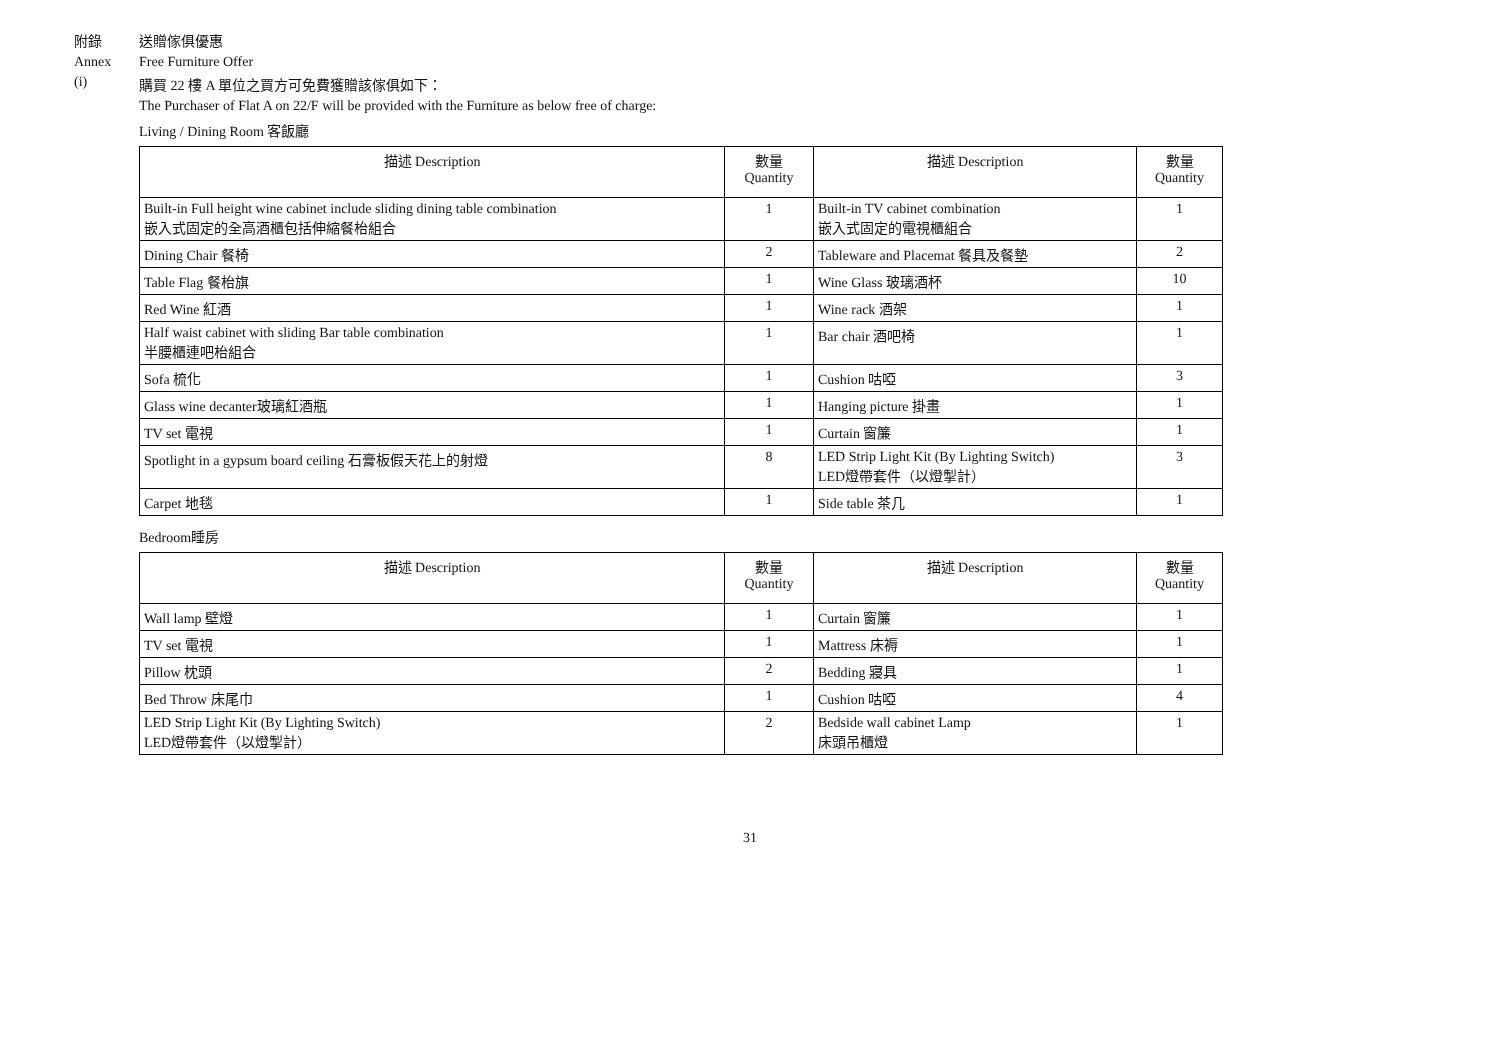附錄 送贈傢俱優惠
Annex Free Furniture Offer
(i) 購買 22 樓 A 單位之買方可免費獲贈該傢俱如下：
The Purchaser of Flat A on 22/F will be provided with the Furniture as below free of charge:
Living / Dining Room 客飯廳
| 描述 Description | 數量 Quantity | 描述 Description | 數量 Quantity |
| --- | --- | --- | --- |
| Built-in Full height wine cabinet include sliding dining table combination 嵌入式固定的全高酒櫃包括伸縮餐枱組合 | 1 | Built-in TV cabinet combination 嵌入式固定的電視櫃組合 | 1 |
| Dining Chair 餐椅 | 2 | Tableware and Placemat 餐具及餐墊 | 2 |
| Table Flag 餐枱旗 | 1 | Wine Glass 玻璃酒杯 | 10 |
| Red Wine 紅酒 | 1 | Wine rack 酒架 | 1 |
| Half waist cabinet with sliding Bar table combination 半腰櫃連吧枱組合 | 1 | Bar chair 酒吧椅 | 1 |
| Sofa 梳化 | 1 | Cushion 咕啞 | 3 |
| Glass wine decanter玻璃紅酒瓶 | 1 | Hanging picture 掛畫 | 1 |
| TV set 電視 | 1 | Curtain 窗簾 | 1 |
| Spotlight in a gypsum board ceiling 石膏板假天花上的射燈 | 8 | LED Strip Light Kit (By Lighting Switch) LED燈帶套件（以燈掣計） | 3 |
| Carpet 地毯 | 1 | Side table 茶几 | 1 |
Bedroom睡房
| 描述 Description | 數量 Quantity | 描述 Description | 數量 Quantity |
| --- | --- | --- | --- |
| Wall lamp 壁燈 | 1 | Curtain 窗簾 | 1 |
| TV set 電視 | 1 | Mattress 床褥 | 1 |
| Pillow 枕頭 | 2 | Bedding 寢具 | 1 |
| Bed Throw 床尾巾 | 1 | Cushion 咕啞 | 4 |
| LED Strip Light Kit (By Lighting Switch) LED燈帶套件（以燈掣計） | 2 | Bedside wall cabinet Lamp 床頭吊櫃燈 | 1 |
31